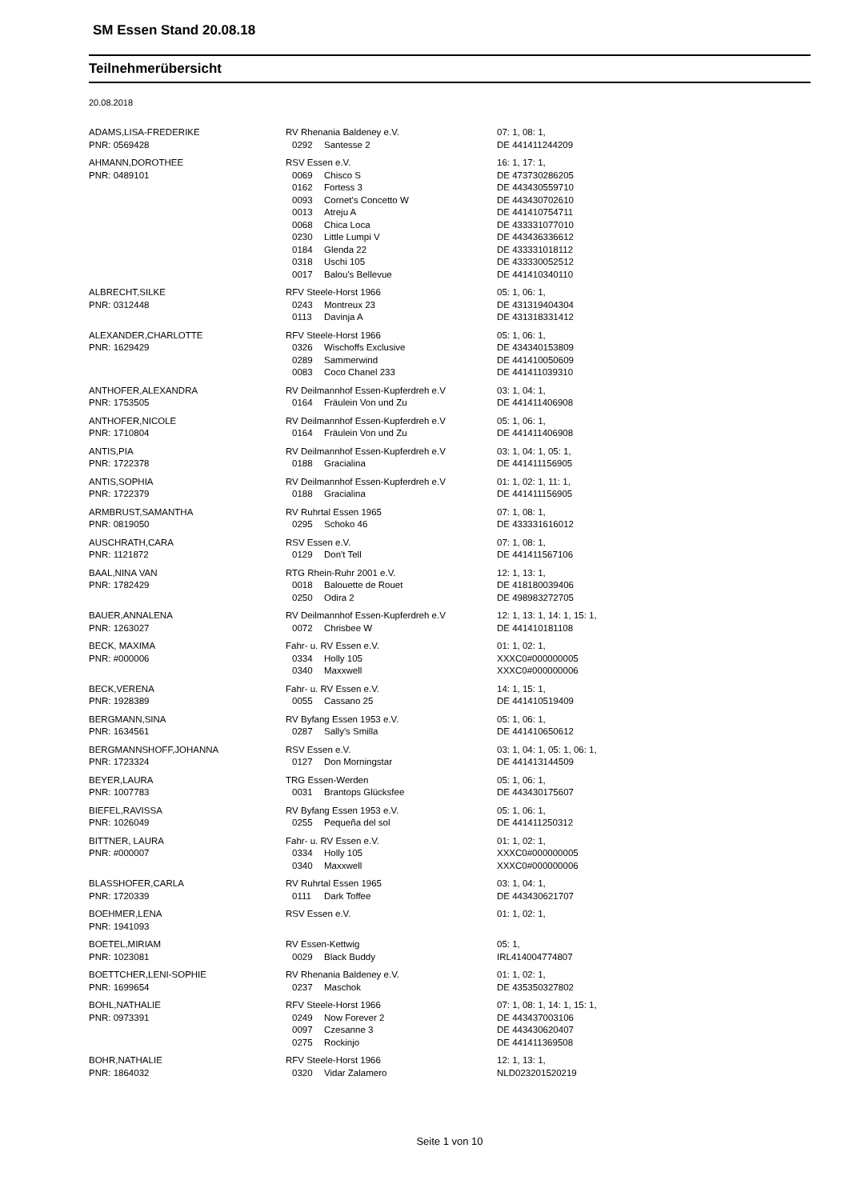SM Essen Stand 20.08.18
Teilnehmerübersicht
20.08.2018
| ADAMS,LISA-FREDERIKE | RV Rhenania Baldeney e.V. | | 07: 1, 08: 1, |
| PNR: 0569428 | 0292 | Santesse 2 | DE 441411244209 |
| AHMANN,DOROTHEE | RSV Essen e.V. | | 16: 1, 17: 1, |
| PNR: 0489101 | 0069 | Chisco S | DE 473730286205 |
| | 0162 | Fortess 3 | DE 443430559710 |
| | 0093 | Cornet's Concetto W | DE 443430702610 |
| | 0013 | Atreju A | DE 441410754711 |
| | 0068 | Chica Loca | DE 433331077010 |
| | 0230 | Little Lumpi V | DE 443436336612 |
| | 0184 | Glenda 22 | DE 433331018112 |
| | 0318 | Uschi 105 | DE 433330052512 |
| | 0017 | Balou's Bellevue | DE 441410340110 |
| ALBRECHT,SILKE | RFV Steele-Horst 1966 | | 05: 1, 06: 1, |
| PNR: 0312448 | 0243 | Montreux 23 | DE 431319404304 |
| | 0113 | Davinja A | DE 431318331412 |
| ALEXANDER,CHARLOTTE | RFV Steele-Horst 1966 | | 05: 1, 06: 1, |
| PNR: 1629429 | 0326 | Wischoffs Exclusive | DE 434340153809 |
| | 0289 | Sammerwind | DE 441410050609 |
| | 0083 | Coco Chanel 233 | DE 441411039310 |
| ANTHOFER,ALEXANDRA | RV Deilmannhof Essen-Kupferdreh e.V | | 03: 1, 04: 1, |
| PNR: 1753505 | 0164 | Fräulein Von und Zu | DE 441411406908 |
| ANTHOFER,NICOLE | RV Deilmannhof Essen-Kupferdreh e.V | | 05: 1, 06: 1, |
| PNR: 1710804 | 0164 | Fräulein Von und Zu | DE 441411406908 |
| ANTIS,PIA | RV Deilmannhof Essen-Kupferdreh e.V | | 03: 1, 04: 1, 05: 1, |
| PNR: 1722378 | 0188 | Gracialina | DE 441411156905 |
| ANTIS,SOPHIA | RV Deilmannhof Essen-Kupferdreh e.V | | 01: 1, 02: 1, 11: 1, |
| PNR: 1722379 | 0188 | Gracialina | DE 441411156905 |
| ARMBRUST,SAMANTHA | RV Ruhrtal Essen 1965 | | 07: 1, 08: 1, |
| PNR: 0819050 | 0295 | Schoko 46 | DE 433331616012 |
| AUSCHRATH,CARA | RSV Essen e.V. | | 07: 1, 08: 1, |
| PNR: 1121872 | 0129 | Don't Tell | DE 441411567106 |
| BAAL,NINA VAN | RTG Rhein-Ruhr 2001 e.V. | | 12: 1, 13: 1, |
| PNR: 1782429 | 0018 | Balouette de Rouet | DE 418180039406 |
| | 0250 | Odira 2 | DE 498983272705 |
| BAUER,ANNALENA | RV Deilmannhof Essen-Kupferdreh e.V | | 12: 1, 13: 1, 14: 1, 15: 1, |
| PNR: 1263027 | 0072 | Chrisbee W | DE 441410181108 |
| BECK, MAXIMA | Fahr- u. RV Essen e.V. | | 01: 1, 02: 1, |
| PNR: #000006 | 0334 | Holly 105 | XXXC0#000000005 |
| | 0340 | Maxxwell | XXXC0#000000006 |
| BECK,VERENA | Fahr- u. RV Essen e.V. | | 14: 1, 15: 1, |
| PNR: 1928389 | 0055 | Cassano 25 | DE 441410519409 |
| BERGMANN,SINA | RV Byfang Essen 1953 e.V. | | 05: 1, 06: 1, |
| PNR: 1634561 | 0287 | Sally's Smilla | DE 441410650612 |
| BERGMANNSHOFF,JOHANNA | RSV Essen e.V. | | 03: 1, 04: 1, 05: 1, 06: 1, |
| PNR: 1723324 | 0127 | Don Morningstar | DE 441413144509 |
| BEYER,LAURA | TRG Essen-Werden | | 05: 1, 06: 1, |
| PNR: 1007783 | 0031 | Brantops Glücksfee | DE 443430175607 |
| BIEFEL,RAVISSA | RV Byfang Essen 1953 e.V. | | 05: 1, 06: 1, |
| PNR: 1026049 | 0255 | Pequeña del sol | DE 441411250312 |
| BITTNER, LAURA | Fahr- u. RV Essen e.V. | | 01: 1, 02: 1, |
| PNR: #000007 | 0334 | Holly 105 | XXXC0#000000005 |
| | 0340 | Maxxwell | XXXC0#000000006 |
| BLASSHOFER,CARLA | RV Ruhrtal Essen 1965 | | 03: 1, 04: 1, |
| PNR: 1720339 | 0111 | Dark Toffee | DE 443430621707 |
| BOEHMER,LENA | RSV Essen e.V. | | 01: 1, 02: 1, |
| PNR: 1941093 | | | |
| BOETEL,MIRIAM | RV Essen-Kettwig | | 05: 1, |
| PNR: 1023081 | 0029 | Black Buddy | IRL414004774807 |
| BOETTCHER,LENI-SOPHIE | RV Rhenania Baldeney e.V. | | 01: 1, 02: 1, |
| PNR: 1699654 | 0237 | Maschok | DE 435350327802 |
| BOHL,NATHALIE | RFV Steele-Horst 1966 | | 07: 1, 08: 1, 14: 1, 15: 1, |
| PNR: 0973391 | 0249 | Now Forever 2 | DE 443437003106 |
| | 0097 | Czesanne 3 | DE 443430620407 |
| | 0275 | Rockinjo | DE 441411369508 |
| BOHR,NATHALIE | RFV Steele-Horst 1966 | | 12: 1, 13: 1, |
| PNR: 1864032 | 0320 | Vidar Zalamero | NLD023201520219 |
Seite 1 von 10